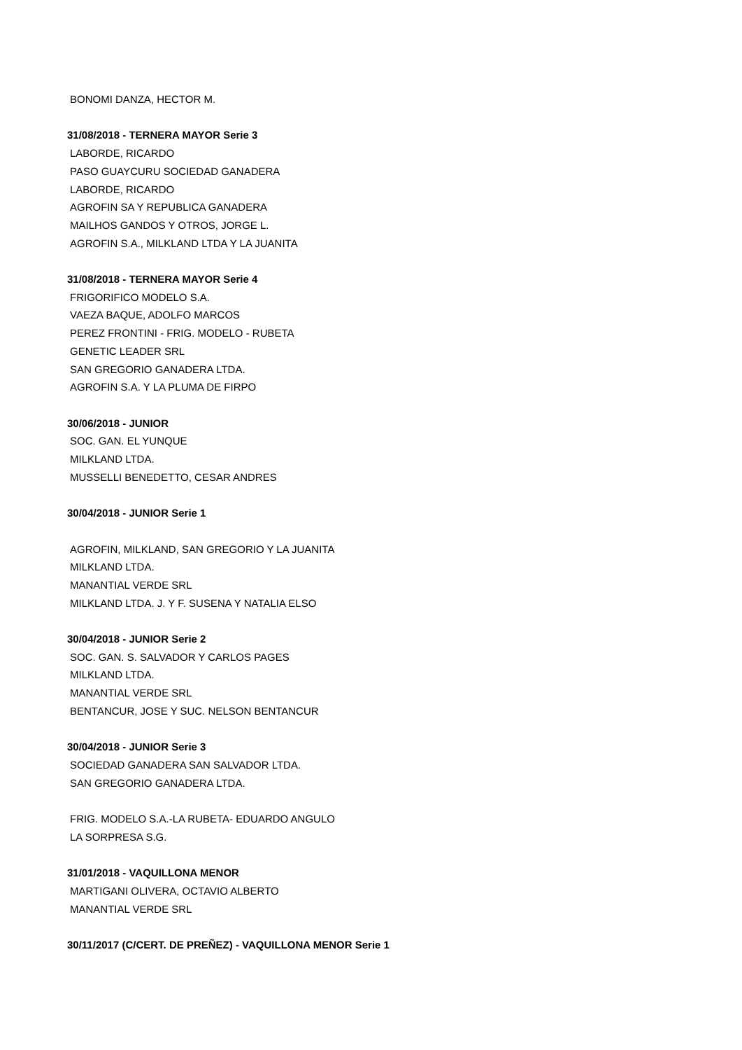BONOMI DANZA, HECTOR M.
31/08/2018 - TERNERA MAYOR Serie 3
LABORDE, RICARDO
PASO GUAYCURU SOCIEDAD GANADERA
LABORDE, RICARDO
AGROFIN SA Y REPUBLICA GANADERA
MAILHOS GANDOS Y OTROS, JORGE L.
AGROFIN S.A., MILKLAND LTDA Y LA JUANITA
31/08/2018 - TERNERA MAYOR Serie 4
FRIGORIFICO MODELO S.A.
VAEZA BAQUE, ADOLFO MARCOS
PEREZ FRONTINI - FRIG. MODELO - RUBETA
GENETIC LEADER SRL
SAN GREGORIO GANADERA LTDA.
AGROFIN S.A. Y LA PLUMA DE FIRPO
30/06/2018 - JUNIOR
SOC. GAN. EL YUNQUE
MILKLAND LTDA.
MUSSELLI BENEDETTO, CESAR ANDRES
30/04/2018 - JUNIOR Serie 1
AGROFIN, MILKLAND, SAN GREGORIO Y LA JUANITA
MILKLAND LTDA.
MANANTIAL VERDE SRL
MILKLAND LTDA. J. Y F. SUSENA Y NATALIA ELSO
30/04/2018 - JUNIOR Serie 2
SOC. GAN. S. SALVADOR Y CARLOS PAGES
MILKLAND LTDA.
MANANTIAL VERDE SRL
BENTANCUR, JOSE Y SUC. NELSON BENTANCUR
30/04/2018 - JUNIOR Serie 3
SOCIEDAD GANADERA SAN SALVADOR LTDA.
SAN GREGORIO GANADERA LTDA.
FRIG. MODELO S.A.-LA RUBETA- EDUARDO ANGULO
LA SORPRESA S.G.
31/01/2018 - VAQUILLONA MENOR
MARTIGANI OLIVERA, OCTAVIO ALBERTO
MANANTIAL VERDE SRL
30/11/2017 (C/CERT. DE PREÑEZ) - VAQUILLONA MENOR Serie 1